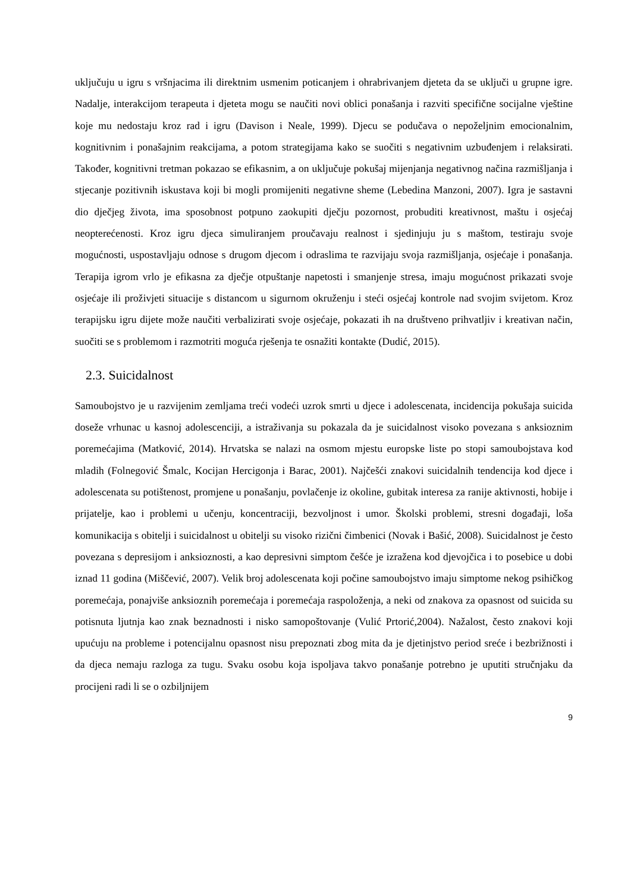uključuju u igru s vršnjacima ili direktnim usmenim poticanjem i ohrabrivanjem djeteta da se uključi u grupne igre. Nadalje, interakcijom terapeuta i djeteta mogu se naučiti novi oblici ponašanja i razviti specifične socijalne vještine koje mu nedostaju kroz rad i igru (Davison i Neale, 1999). Djecu se podučava o nepoželjnim emocionalnim, kognitivnim i ponašajnim reakcijama, a potom strategijama kako se suočiti s negativnim uzbuđenjem i relaksirati. Također, kognitivni tretman pokazao se efikasnim, a on uključuje pokušaj mijenjanja negativnog načina razmišljanja i stjecanje pozitivnih iskustava koji bi mogli promijeniti negativne sheme (Lebedina Manzoni, 2007). Igra je sastavni dio dječjeg života, ima sposobnost potpuno zaokupiti dječju pozornost, probuditi kreativnost, maštu i osjećaj neopterećenosti. Kroz igru djeca simuliranjem proučavaju realnost i sjedinjuju ju s maštom, testiraju svoje mogućnosti, uspostavljaju odnose s drugom djecom i odraslima te razvijaju svoja razmišljanja, osjećaje i ponašanja. Terapija igrom vrlo je efikasna za dječje otpuštanje napetosti i smanjenje stresa, imaju mogućnost prikazati svoje osjećaje ili proživjeti situacije s distancom u sigurnom okruženju i steći osjećaj kontrole nad svojim svijetom. Kroz terapijsku igru dijete može naučiti verbalizirati svoje osjećaje, pokazati ih na društveno prihvatljiv i kreativan način, suočiti se s problemom i razmotriti moguća rješenja te osnažiti kontakte (Dudić, 2015).
2.3. Suicidalnost
Samoubojstvo je u razvijenim zemljama treći vodeći uzrok smrti u djece i adolescenata, incidencija pokušaja suicida doseže vrhunac u kasnoj adolescenciji, a istraživanja su pokazala da je suicidalnost visoko povezana s anksioznim poremećajima (Matković, 2014). Hrvatska se nalazi na osmom mjestu europske liste po stopi samoubojstava kod mladih (Folnegović Šmalc, Kocijan Hercigonja i Barac, 2001). Najčešći znakovi suicidalnih tendencija kod djece i adolescenata su potištenost, promjene u ponašanju, povlačenje iz okoline, gubitak interesa za ranije aktivnosti, hobije i prijatelje, kao i problemi u učenju, koncentraciji, bezvoljnost i umor. Školski problemi, stresni događaji, loša komunikacija s obitelji i suicidalnost u obitelji su visoko rizični čimbenici (Novak i Bašić, 2008). Suicidalnost je često povezana s depresijom i anksioznosti, a kao depresivni simptom češće je izražena kod djevojčica i to posebice u dobi iznad 11 godina (Miščević, 2007). Velik broj adolescenata koji počine samoubojstvo imaju simptome nekog psihičkog poremećaja, ponajviše anksioznih poremećaja i poremećaja raspoloženja, a neki od znakova za opasnost od suicida su potisnuta ljutnja kao znak beznadnosti i nisko samopoštovanje (Vulić Prtorić,2004). Nažalost, često znakovi koji upućuju na probleme i potencijalnu opasnost nisu prepoznati zbog mita da je djetinjstvo period sreće i bezbrižnosti i da djeca nemaju razloga za tugu. Svaku osobu koja ispoljava takvo ponašanje potrebno je uputiti stručnjaku da procijeni radi li se o ozbiljnijem
9